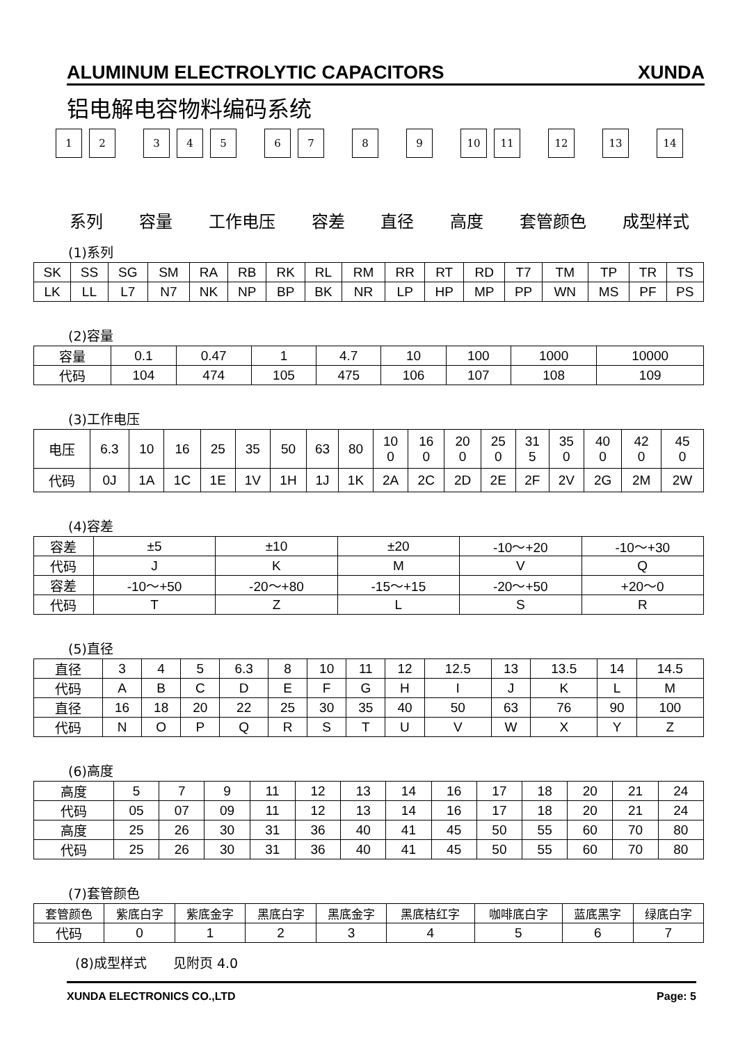ALUMINUM ELECTROLYTIC CAPACITORS XUNDA
铝电解电容物料编码系统
1 2 3 4 5 6 7 8 9 10 11 12 13 14
系列 容量 工作电压 容差 直径 高度 套管颜色 成型样式
(1)系列
| SK | SS | SG | SM | RA | RB | RK | RL | RM | RR | RT | RD | T7 | TM | TP | TR | TS |
| LK | LL | L7 | N7 | NK | NP | BP | BK | NR | LP | HP | MP | PP | WN | MS | PF | PS |
(2)容量
| 容量 | 0.1 | 0.47 | 1 | 4.7 | 10 | 100 | 1000 | 10000 |
| 代码 | 104 | 474 | 105 | 475 | 106 | 107 | 108 | 109 |
(3)工作电压
| 电压 | 6.3 | 10 | 16 | 25 | 35 | 50 | 63 | 80 | 10 0 | 16 0 | 20 0 | 25 0 | 31 5 | 35 0 | 40 0 | 42 0 | 45 0 |
| 代码 | 0J | 1A | 1C | 1E | 1V | 1H | 1J | 1K | 2A | 2C | 2D | 2E | 2F | 2V | 2G | 2M | 2W |
(4)容差
| 容差 | ±5 | ±10 | ±20 | -10～+20 | -10～+30 |
| 代码 | J | K | M | V | Q |
| 容差 | -10～+50 | -20～+80 | -15～+15 | -20～+50 | +20～0 |
| 代码 | T | Z | L | S | R |
(5)直径
| 直径 | 3 | 4 | 5 | 6.3 | 8 | 10 | 11 | 12 | 12.5 | 13 | 13.5 | 14 | 14.5 |
| 代码 | A | B | C | D | E | F | G | H | I | J | K | L | M |
| 直径 | 16 | 18 | 20 | 22 | 25 | 30 | 35 | 40 | 50 | 63 | 76 | 90 | 100 |
| 代码 | N | O | P | Q | R | S | T | U | V | W | X | Y | Z |
(6)高度
| 高度 | 5 | 7 | 9 | 11 | 12 | 13 | 14 | 16 | 17 | 18 | 20 | 21 | 24 |
| 代码 | 05 | 07 | 09 | 11 | 12 | 13 | 14 | 16 | 17 | 18 | 20 | 21 | 24 |
| 高度 | 25 | 26 | 30 | 31 | 36 | 40 | 41 | 45 | 50 | 55 | 60 | 70 | 80 |
| 代码 | 25 | 26 | 30 | 31 | 36 | 40 | 41 | 45 | 50 | 55 | 60 | 70 | 80 |
(7)套管颜色
| 套管颜色 | 紫底白字 | 紫底金字 | 黑底白字 | 黑底金字 | 黑底桔红字 | 咖啡底白字 | 蓝底黑字 | 绿底白字 |
| 代码 | 0 | 1 | 2 | 3 | 4 | 5 | 6 | 7 |
(8)成型样式　　见附页 4.0
XUNDA ELECTRONICS CO.,LTD Page: 5